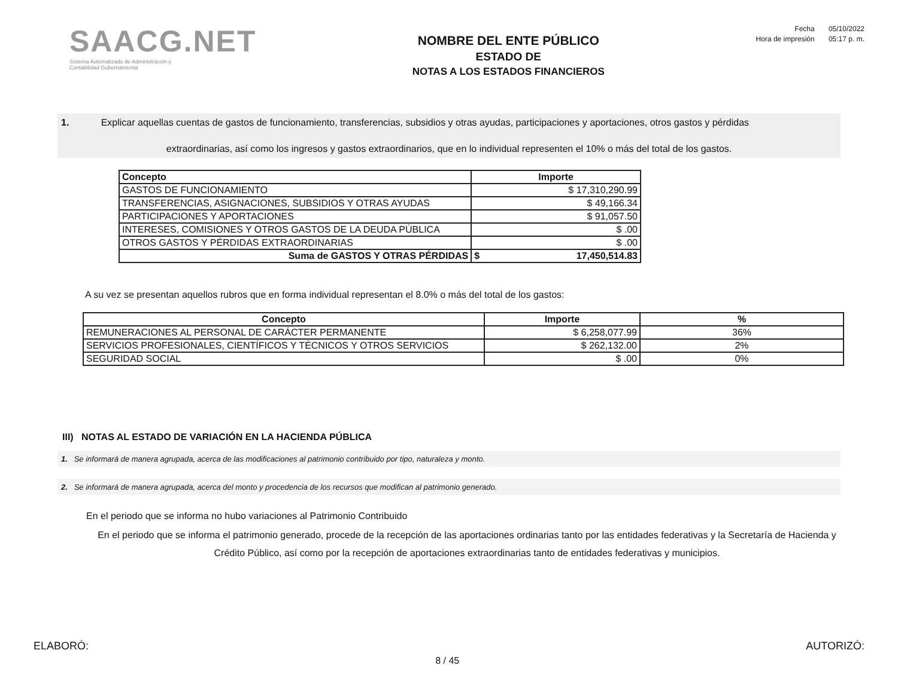SAACG.NET
Sistema Automatizado de Administración y
Contabilidad Gubernamental
NOMBRE DEL ENTE PÚBLICO
ESTADO DE
NOTAS A LOS ESTADOS FINANCIEROS
Fecha 05/10/2022
Hora de impresión 05:17 p. m.
1. Explicar aquellas cuentas de gastos de funcionamiento, transferencias, subsidios y otras ayudas, participaciones y aportaciones, otros gastos y pérdidas
extraordinarias, así como los ingresos y gastos extraordinarios, que en lo individual representen el 10% o más del total de los gastos.
| Concepto | Importe | |
| --- | --- | --- |
| GASTOS DE FUNCIONAMIENTO | $ 17,310,290.99 | |
| TRANSFERENCIAS, ASIGNACIONES, SUBSIDIOS Y OTRAS AYUDAS | $ 49,166.34 | |
| PARTICIPACIONES Y APORTACIONES | $ 91,057.50 | |
| INTERESES, COMISIONES Y OTROS GASTOS DE LA DEUDA PÚBLICA | $ .00 | |
| OTROS GASTOS Y PÉRDIDAS EXTRAORDINARIAS | $ .00 | |
| Suma de GASTOS Y OTRAS PÉRDIDAS | $ | 17,450,514.83 |
A su vez se presentan aquellos rubros que en forma individual representan el 8.0% o más del total de los gastos:
| Concepto | Importe | % |
| --- | --- | --- |
| REMUNERACIONES AL PERSONAL DE CARÁCTER PERMANENTE | $ 6,258,077.99 | 36% |
| SERVICIOS PROFESIONALES, CIENTÍFICOS Y TÉCNICOS Y OTROS SERVICIOS | $ 262,132.00 | 2% |
| SEGURIDAD SOCIAL | $ .00 | 0% |
III) NOTAS AL ESTADO DE VARIACIÓN EN LA HACIENDA PÚBLICA
1. Se informará de manera agrupada, acerca de las modificaciones al patrimonio contribuido por tipo, naturaleza y monto.
2. Se informará de manera agrupada, acerca del monto y procedencia de los recursos que modifican al patrimonio generado.
En el periodo que se informa no hubo variaciones al Patrimonio Contribuido
En el periodo que se informa el patrimonio generado, procede de la recepción de las aportaciones ordinarias tanto por las entidades federativas y la Secretaría de Hacienda y Crédito Público, así como por la recepción de aportaciones extraordinarias tanto de entidades federativas y municipios.
ELABORÓ: 8 / 45 AUTORIZÓ: